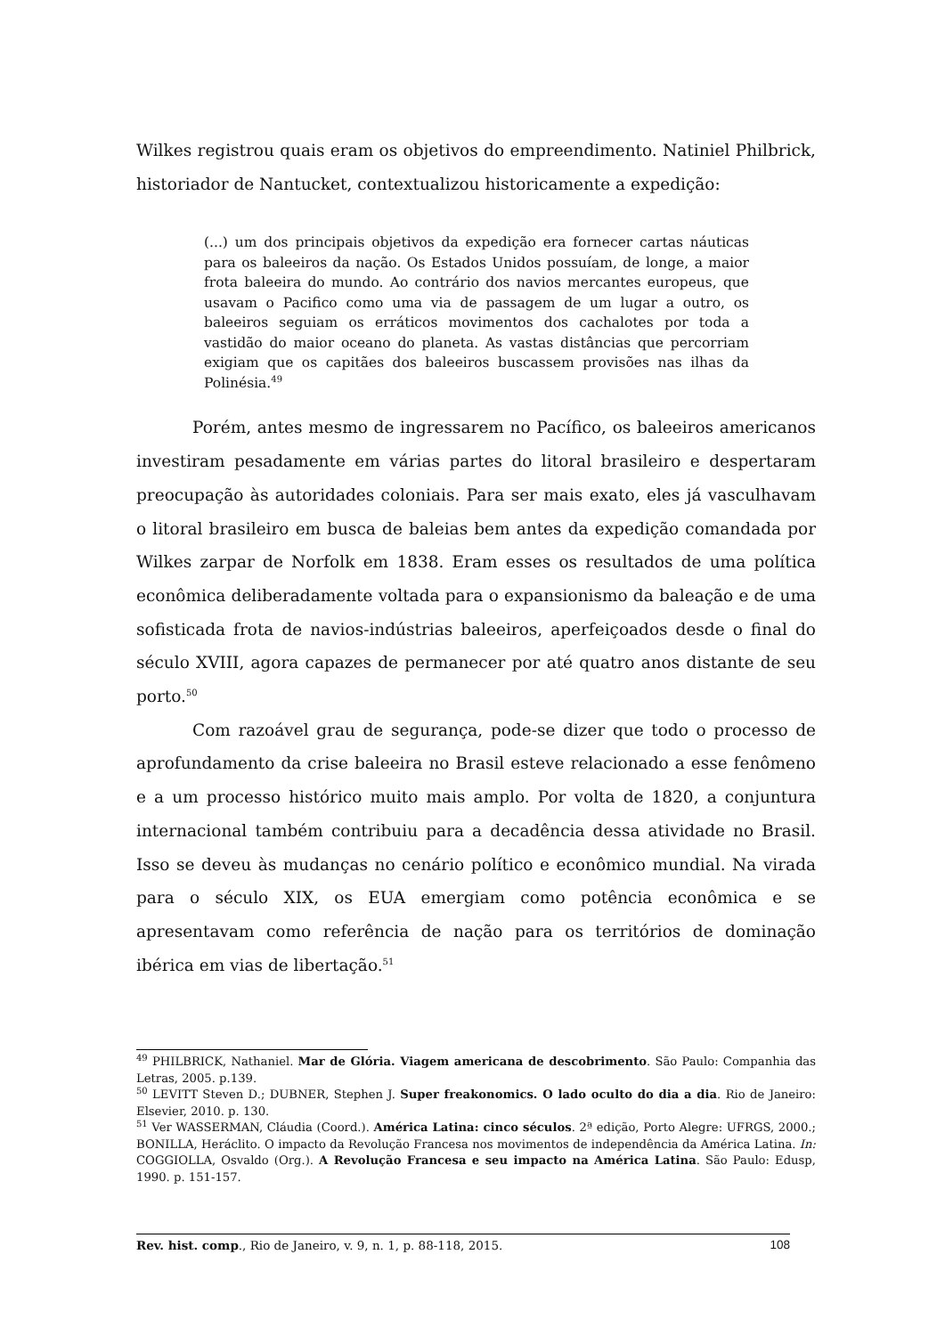Wilkes registrou quais eram os objetivos do empreendimento. Natiniel Philbrick, historiador de Nantucket, contextualizou historicamente a expedição:
(...) um dos principais objetivos da expedição era fornecer cartas náuticas para os baleeiros da nação. Os Estados Unidos possuíam, de longe, a maior frota baleeira do mundo. Ao contrário dos navios mercantes europeus, que usavam o Pacifico como uma via de passagem de um lugar a outro, os baleeiros seguiam os erráticos movimentos dos cachalotes por toda a vastidão do maior oceano do planeta. As vastas distâncias que percorriam exigiam que os capitães dos baleeiros buscassem provisões nas ilhas da Polinésia.<sup>49</sup>
Porém, antes mesmo de ingressarem no Pacífico, os baleeiros americanos investiram pesadamente em várias partes do litoral brasileiro e despertaram preocupação às autoridades coloniais. Para ser mais exato, eles já vasculhavam o litoral brasileiro em busca de baleias bem antes da expedição comandada por Wilkes zarpar de Norfolk em 1838. Eram esses os resultados de uma política econômica deliberadamente voltada para o expansionismo da baleação e de uma sofisticada frota de navios-indústrias baleeiros, aperfeiçoados desde o final do século XVIII, agora capazes de permanecer por até quatro anos distante de seu porto.<sup>50</sup>
Com razoável grau de segurança, pode-se dizer que todo o processo de aprofundamento da crise baleeira no Brasil esteve relacionado a esse fenômeno e a um processo histórico muito mais amplo. Por volta de 1820, a conjuntura internacional também contribuiu para a decadência dessa atividade no Brasil. Isso se deveu às mudanças no cenário político e econômico mundial. Na virada para o século XIX, os EUA emergiam como potência econômica e se apresentavam como referência de nação para os territórios de dominação ibérica em vias de libertação.<sup>51</sup>
<sup>49</sup> PHILBRICK, Nathaniel. Mar de Glória. Viagem americana de descobrimento. São Paulo: Companhia das Letras, 2005. p.139.
<sup>50</sup> LEVITT Steven D.; DUBNER, Stephen J. Super freakonomics. O lado oculto do dia a dia. Rio de Janeiro: Elsevier, 2010. p. 130.
<sup>51</sup> Ver WASSERMAN, Cláudia (Coord.). América Latina: cinco séculos. 2ª edição, Porto Alegre: UFRGS, 2000.; BONILLA, Heráclito. O impacto da Revolução Francesa nos movimentos de independência da América Latina. In: COGGIOLLA, Osvaldo (Org.). A Revolução Francesa e seu impacto na América Latina. São Paulo: Edusp, 1990. p. 151-157.
Rev. hist. comp., Rio de Janeiro, v. 9, n. 1, p. 88-118, 2015. 108